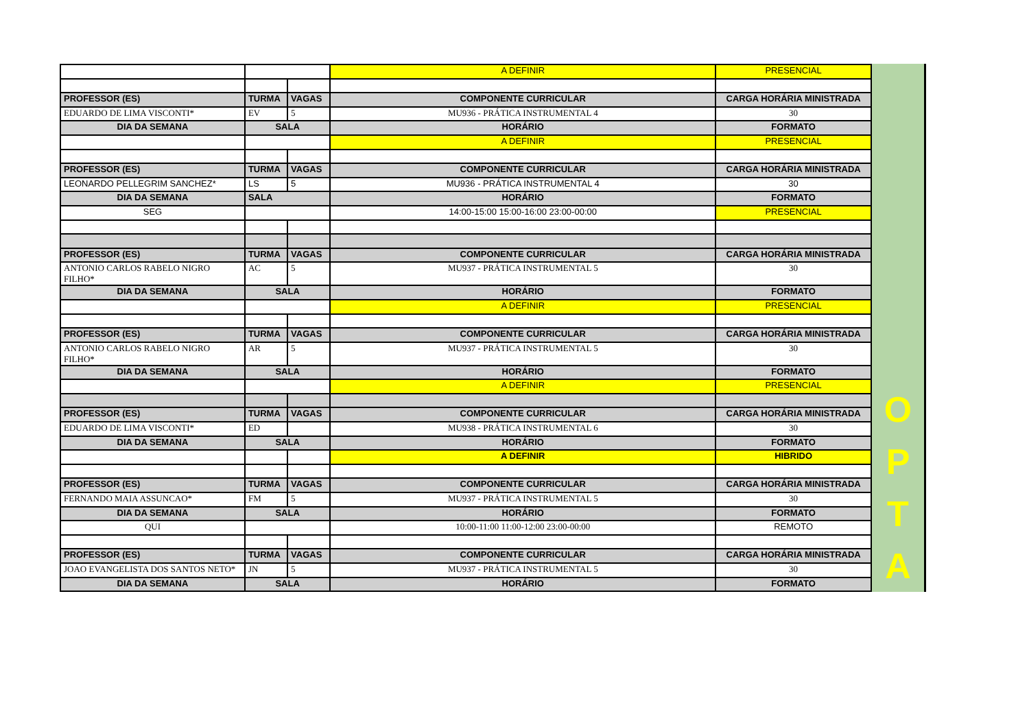| | | | A DEFINIR | PRESENCIAL |
| PROFESSOR (ES) | TURMA | VAGAS | COMPONENTE CURRICULAR | CARGA HORÁRIA MINISTRADA |
| EDUARDO DE LIMA VISCONTI* | EV | 5 | MU936 - PRÁTICA INSTRUMENTAL 4 | 30 |
| DIA DA SEMANA | SALA | | HORÁRIO | FORMATO |
| | | | A DEFINIR | PRESENCIAL |
| PROFESSOR (ES) | TURMA | VAGAS | COMPONENTE CURRICULAR | CARGA HORÁRIA MINISTRADA |
| LEONARDO PELLEGRIM SANCHEZ* | LS | 5 | MU936 - PRÁTICA INSTRUMENTAL 4 | 30 |
| DIA DA SEMANA | SALA | | HORÁRIO | FORMATO |
| SEG | | | 14:00-15:00 15:00-16:00 23:00-00:00 | PRESENCIAL |
| PROFESSOR (ES) | TURMA | VAGAS | COMPONENTE CURRICULAR | CARGA HORÁRIA MINISTRADA |
| ANTONIO CARLOS RABELO NIGRO FILHO* | AC | 5 | MU937 - PRÁTICA INSTRUMENTAL 5 | 30 |
| DIA DA SEMANA | SALA | | HORÁRIO | FORMATO |
| | | | A DEFINIR | PRESENCIAL |
| PROFESSOR (ES) | TURMA | VAGAS | COMPONENTE CURRICULAR | CARGA HORÁRIA MINISTRADA |
| ANTONIO CARLOS RABELO NIGRO FILHO* | AR | 5 | MU937 - PRÁTICA INSTRUMENTAL 5 | 30 |
| DIA DA SEMANA | SALA | | HORÁRIO | FORMATO |
| | | | A DEFINIR | PRESENCIAL |
| PROFESSOR (ES) | TURMA | VAGAS | COMPONENTE CURRICULAR | CARGA HORÁRIA MINISTRADA |
| EDUARDO DE LIMA VISCONTI* | ED | | MU938 - PRÁTICA INSTRUMENTAL 6 | 30 |
| DIA DA SEMANA | SALA | | HORÁRIO | FORMATO |
| | | | A DEFINIR | HIBRIDO |
| PROFESSOR (ES) | TURMA | VAGAS | COMPONENTE CURRICULAR | CARGA HORÁRIA MINISTRADA |
| FERNANDO MAIA ASSUNCAO* | FM | 5 | MU937 - PRÁTICA INSTRUMENTAL 5 | 30 |
| DIA DA SEMANA | SALA | | HORÁRIO | FORMATO |
| QUI | | | 10:00-11:00 11:00-12:00 23:00-00:00 | REMOTO |
| PROFESSOR (ES) | TURMA | VAGAS | COMPONENTE CURRICULAR | CARGA HORÁRIA MINISTRADA |
| JOAO EVANGELISTA DOS SANTOS NETO* | JN | 5 | MU937 - PRÁTICA INSTRUMENTAL 5 | 30 |
| DIA DA SEMANA | SALA | | HORÁRIO | FORMATO |
O
P
T
A